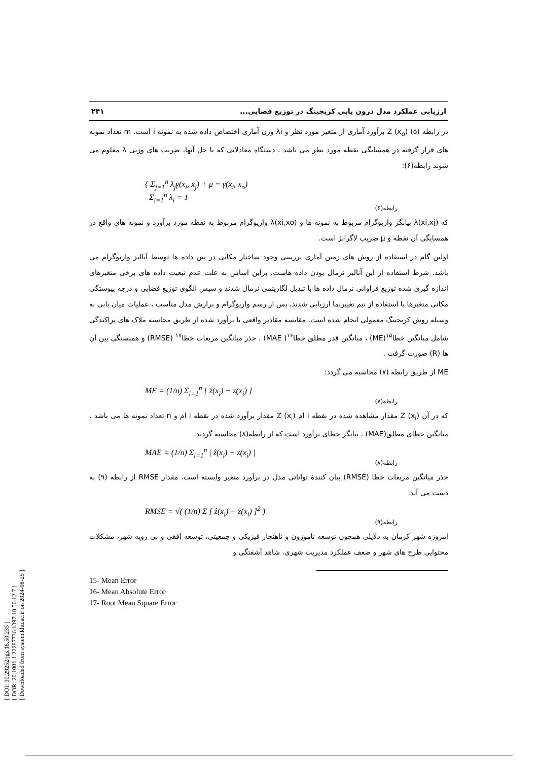[ DOI: 10.29252/jgs.18.50.235 ]
[ DOR: 20.1001.1.22287736.1397.18.50.12.7 ]
[ Downloaded from system.khu.ac.ir on 2024-08-25 ]
ارزیابی عملکرد مدل درون یابی کریجینگ در توزیع فضایی... ۲۴۱
در رابطه (۵) Z (x<sub>o</sub>) برآورد آماری از متغیر مورد نظر و λi وزن آماری اختصاص داده شده به نمونه i است. m تعداد نمونه های قرار گرفته در همسایگی نقطه مورد نظر می باشد . دستگاه معادلاتی که با حل آنها، ضریب های وزنی λ معلوم می شوند رابطه(۶):
{ Σ<sub>j=1</sub><sup>n</sup> λ<sub>j</sub>γ(x<sub>i</sub>, x<sub>j</sub>) + μ = γ(x<sub>i</sub>, x<sub>o</sub>)
Σ<sub>i=1</sub><sup>n</sup> λ<sub>i</sub> = 1
رابطه(۶)
که λ(xi,xj) بیانگر واریوگرام مربوط به نمونه ها و λ(xi,xo) واریوگرام مربوط به نقطه مورد برآورد و نمونه های واقع در همسایگی آن نقطه و μ ضریب لاگرانژ است.
اولین گام در استفاده از روش های زمین آماری بررسی وجود ساختار مکانی در بین داده ها توسط آنالیز واریوگرام می باشد. شرط استفاده از این آنالیز نرمال بودن داده هاست. براین اساس به علت عدم تبعیت داده های برخی متغیرهای اندازه گیری شده توزیع فراوانی نرمال داده ها با تبدیل لگاریتمی نرمال شدند و سپس الگوی توزیع فضایی و درجه پیوستگی مکانی متغیرها با استفاده از نیم تغییرنما ارزیابی شدند. پس از رسم واریوگرام و برازش مدل مناسب ، عملیات میان یابی به وسیله روش کریجینگ معمولی انجام شده است. مقایسه مقادیر واقعی با برآورد شده از طریق محاسبه ملاک های پراکندگی شامل میانگین خطا<sup>۱۵</sup>(ME) ، میانگین قدر مطلق خطا<sup>۱۶</sup>( MAE) ، جذر میانگین مربعات خطا<sup>۱۷</sup> (RMSE) و همبستگی بین آن ها (R) صورت گرفت .
ME از طریق رابطه (۷) محاسبه می گردد:
ME = (1/n) Σ<sub>i=1</sub><sup>n</sup> [ ẑ(x<sub>i</sub>) − z(x<sub>i</sub>) ]
رابطه(۷)
که در آن Z (x<sub>i</sub>) مقدار مشاهده شده در نقطه i ام Z (x<sub>i</sub>) مقدار برآورد شده در نقطه i ام و n تعداد نمونه ها می باشد . میانگین خطای مطلق(MAE) ، بیانگر خطای برآورد است که از رابطه(۸) محاسبه گردید.
MAE = (1/n) Σ<sub>i=1</sub><sup>n</sup> | ẑ(x<sub>i</sub>) − z(x<sub>i</sub>) |
رابطه(۸)
جذر میانگین مربعات خطا (RMSE) بیان کنندهٔ توانائی مدل در برآورد متغیر وابسته است. مقدار RMSE از رابطه (۹) به دست می آید:
RMSE = √( (1/n) Σ [ ẑ(x<sub>i</sub>) − z(x<sub>i</sub>) ]<sup>2</sup> )
رابطه(۹)
امروزه شهر کرمان به دلایلی همچون توسعه ناموزون و ناهنجار فیزیکی و جمعیتی، توسعه افقی و بی رویه شهر، مشکلات محتوایی طرح های شهر و ضعف عملکرد مدیریت شهری، شاهد آشفتگی و
15- Mean Error
16- Mean Absolute Error
17- Root Mean Square Error